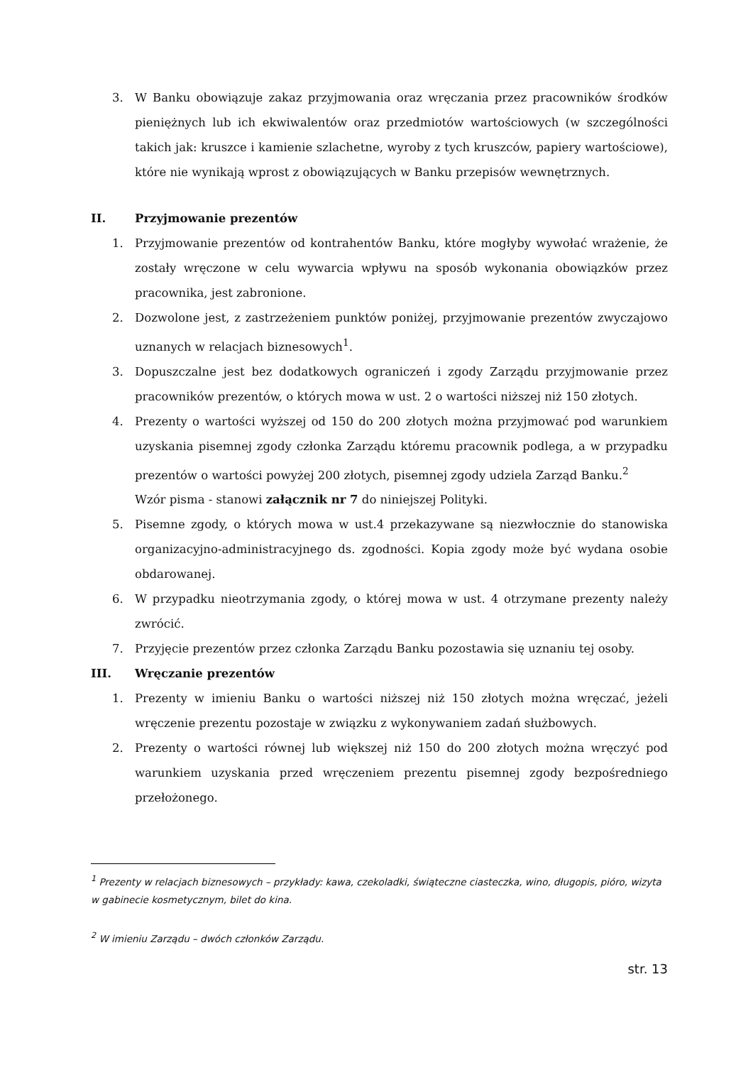3. W Banku obowiązuje zakaz przyjmowania oraz wręczania przez pracowników środków pieniężnych lub ich ekwiwalentów oraz przedmiotów wartościowych (w szczególności takich jak: kruszce i kamienie szlachetne, wyroby z tych kruszców, papiery wartościowe), które nie wynikają wprost z obowiązujących w Banku przepisów wewnętrznych.
II. Przyjmowanie prezentów
1. Przyjmowanie prezentów od kontrahentów Banku, które mogłyby wywołać wrażenie, że zostały wręczone w celu wywarcia wpływu na sposób wykonania obowiązków przez pracownika, jest zabronione.
2. Dozwolone jest, z zastrzeżeniem punktów poniżej, przyjmowanie prezentów zwyczajowo uznanych w relacjach biznesowych<sup>1</sup>.
3. Dopuszczalne jest bez dodatkowych ograniczeń i zgody Zarządu przyjmowanie przez pracowników prezentów, o których mowa w ust. 2 o wartości niższej niż 150 złotych.
4. Prezenty o wartości wyższej od 150 do 200 złotych można przyjmować pod warunkiem uzyskania pisemnej zgody członka Zarządu któremu pracownik podlega, a w przypadku prezentów o wartości powyżej 200 złotych, pisemnej zgody udziela Zarząd Banku.<sup>2</sup>
Wzór pisma - stanowi załącznik nr 7 do niniejszej Polityki.
5. Pisemne zgody, o których mowa w ust.4 przekazywane są niezwłocznie do stanowiska organizacyjno-administracyjnego ds. zgodności. Kopia zgody może być wydana osobie obdarowanej.
6. W przypadku nieotrzymania zgody, o której mowa w ust. 4 otrzymane prezenty należy zwrócić.
7. Przyjęcie prezentów przez członka Zarządu Banku pozostawia się uznaniu tej osoby.
III. Wręczanie prezentów
1. Prezenty w imieniu Banku o wartości niższej niż 150 złotych można wręczać, jeżeli wręczenie prezentu pozostaje w związku z wykonywaniem zadań służbowych.
2. Prezenty o wartości równej lub większej niż 150 do 200 złotych można wręczyć pod warunkiem uzyskania przed wręczeniem prezentu pisemnej zgody bezpośredniego przełożonego.
<sup>1</sup> Prezenty w relacjach biznesowych – przykłady: kawa, czekoladki, świąteczne ciasteczka, wino, długopis, pióro, wizyta w gabinecie kosmetycznym, bilet do kina.
<sup>2</sup> W imieniu Zarządu – dwóch członków Zarządu.
str. 13